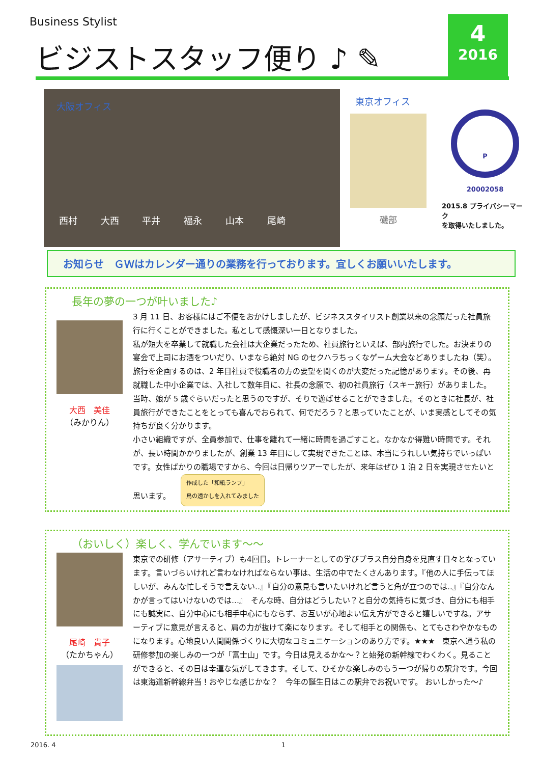Business Stylist
ビジストスタッフ便り ♪ ✎
4
2016
大阪オフィス
西村 大西 平井 福永 山本 尾崎
東京オフィス
磯部
P
20002058
2015.8 プライバシーマーク
を取得いたしました。
お知らせ　ＧＷはカレンダー通りの業務を行っております。宜しくお願いいたします。
長年の夢の一つが叶いました♪
大西　美佳
（みかりん）
3 月 11 日、お客様にはご不便をおかけしましたが、ビジネススタイリスト創業以来の念願だった社員旅行に行くことができました。私として感慨深い一日となりました。
私が短大を卒業して就職した会社は大企業だったため、社員旅行といえば、部内旅行でした。お決まりの宴会で上司にお酒をついだり、いまなら絶対 NG のセクハラちっくなゲーム大会などありましたね（笑）。旅行を企画するのは、2 年目社員で役職者の方の要望を聞くのが大変だった記憶があります。その後、再就職した中小企業では、入社して数年目に、社長の念願で、初の社員旅行（スキー旅行）がありました。当時、娘が 5 歳ぐらいだったと思うのですが、そりで遊ばせることができました。そのときに社長が、社員旅行ができたことをとっても喜んでおられて、何でだろう？と思っていたことが、いま実感としてその気持ちが良く分かります。
小さい組織ですが、全員参加で、仕事を離れて一緒に時間を過ごすこと。なかなか得難い時間です。それが、長い時間かかりましたが、創業 13 年目にして実現できたことは、本当にうれしい気持ちでいっぱいです。女性ばかりの職場ですから、今回は日帰りツアーでしたが、来年はぜひ 1 泊 2 日を実現させたいと思います。 作成した「和紙ランプ」
鳥の透かしを入れてみました
（おいしく）楽しく、学んでいます～～
尾崎　貴子
（たかちゃん）
東京での研修（アサーティブ）も4回目。トレーナーとしての学びプラス自分自身を見直す日々となっています。言いづらいけれど言わなければならない事は、生活の中でたくさんあります。『他の人に手伝ってほしいが、みんな忙しそうで言えない‥』『自分の意見も言いたいけれど言うと角が立つのでは‥』『自分なんかが言ってはいけないのでは…』　そんな時、自分はどうしたい？と自分の気持ちに気づき、自分にも相手にも誠実に、自分中心にも相手中心にもならず、お互いが心地よい伝え方ができると嬉しいですね。アサーティブに意見が言えると、肩の力が抜けて楽になります。そして相手との関係も、とてもさわやかなものになります。心地良い人間関係づくりに大切なコミュニケーションのあり方です。★★★　東京へ通う私の研修参加の楽しみの一つが「富士山」です。今日は見えるかな～？と始発の新幹線でわくわく。見ることができると、その日は幸運な気がしてきます。そして、ひそかな楽しみのもう一つが帰りの駅弁です。今回は東海道新幹線弁当！おやじな感じかな？　今年の誕生日はこの駅弁でお祝いです。 おいしかった～♪
2016. 4 1